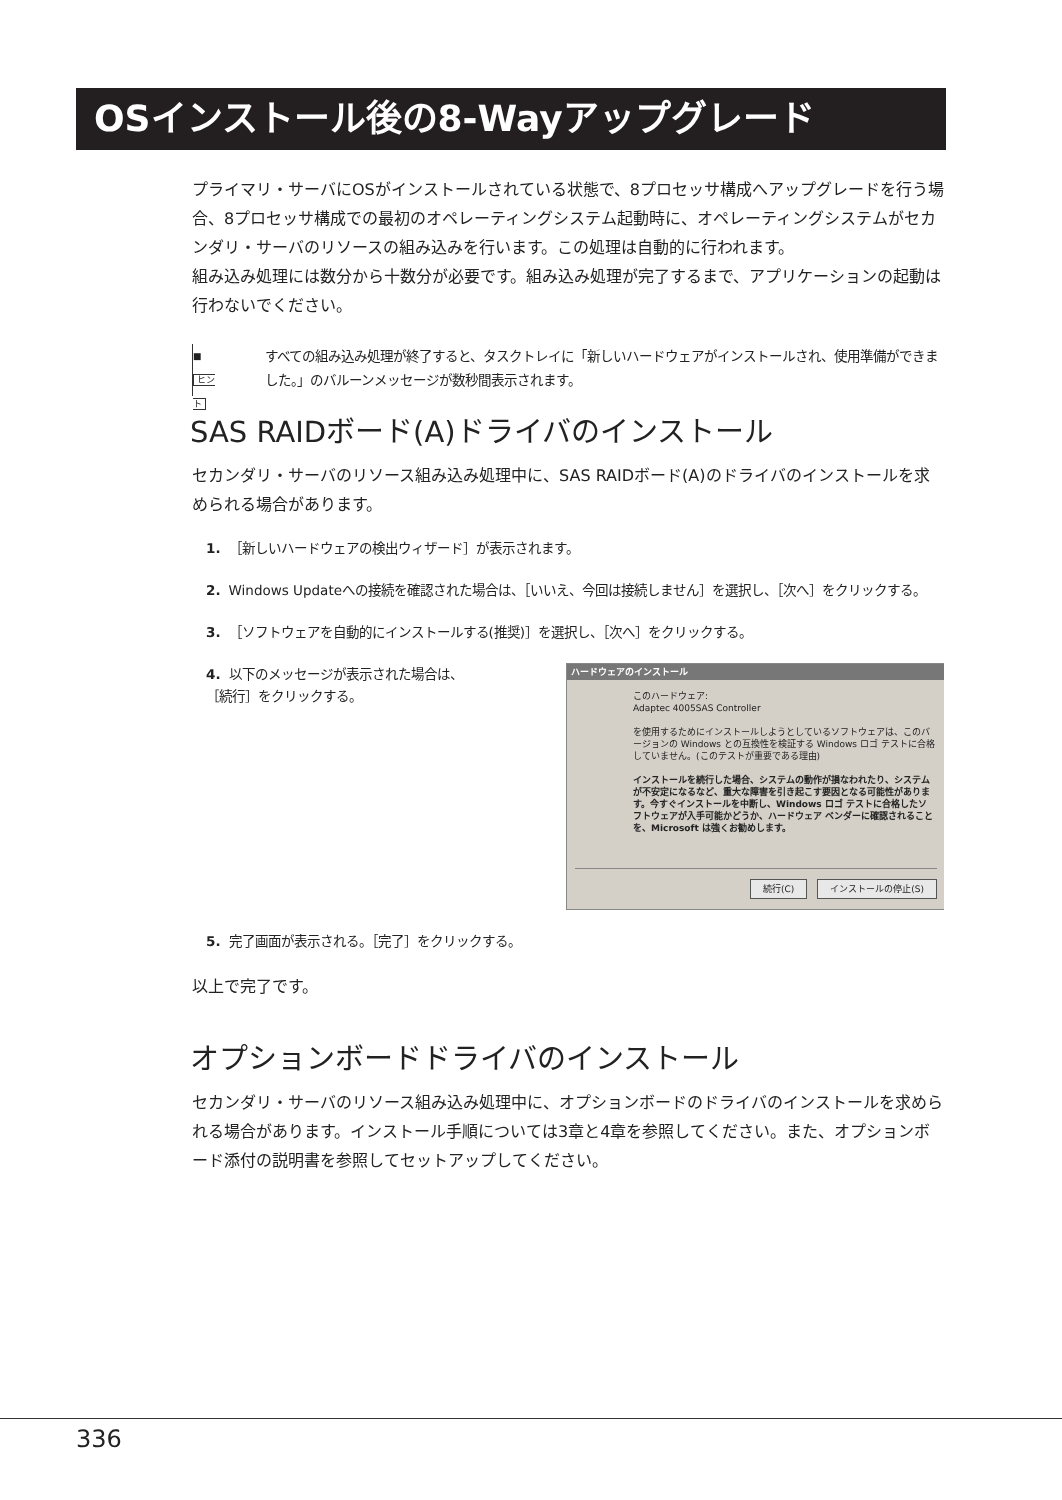OSインストール後の8-Wayアップグレード
プライマリ・サーバにOSがインストールされている状態で、8プロセッサ構成へアップグレードを行う場合、8プロセッサ構成での最初のオペレーティングシステム起動時に、オペレーティングシステムがセカンダリ・サーバのリソースの組み込みを行います。この処理は自動的に行われます。
組み込み処理には数分から十数分が必要です。組み込み処理が完了するまで、アプリケーションの起動は行わないでください。
■
ヒント
すべての組み込み処理が終了すると、タスクトレイに「新しいハードウェアがインストールされ、使用準備ができました。」のバルーンメッセージが数秒間表示されます。
SAS RAIDボード(A)ドライバのインストール
セカンダリ・サーバのリソース組み込み処理中に、SAS RAIDボード(A)のドライバのインストールを求められる場合があります。
1. ［新しいハードウェアの検出ウィザード］が表示されます。
2. Windows Updateへの接続を確認された場合は、［いいえ、今回は接続しません］を選択し、［次へ］をクリックする。
3. ［ソフトウェアを自動的にインストールする(推奨)］を選択し、［次へ］をクリックする。
ハードウェアのインストール
このハードウェア:
Adaptec 4005SAS Controller
を使用するためにインストールしようとしているソフトウェアは、このバージョンの Windows との互換性を検証する Windows ロゴ テストに合格していません。(このテストが重要である理由)
インストールを続行した場合、システムの動作が損なわれたり、システムが不安定になるなど、重大な障害を引き起こす要因となる可能性があります。今すぐインストールを中断し、Windows ロゴ テストに合格したソフトウェアが入手可能かどうか、ハードウェア ベンダーに確認されることを、Microsoft は強くお勧めします。
続行(C) インストールの停止(S)
4. 以下のメッセージが表示された場合は、
［続行］をクリックする。
5. 完了画面が表示される。［完了］をクリックする。
以上で完了です。
オプションボードドライバのインストール
セカンダリ・サーバのリソース組み込み処理中に、オプションボードのドライバのインストールを求められる場合があります。インストール手順については3章と4章を参照してください。また、オプションボード添付の説明書を参照してセットアップしてください。
336